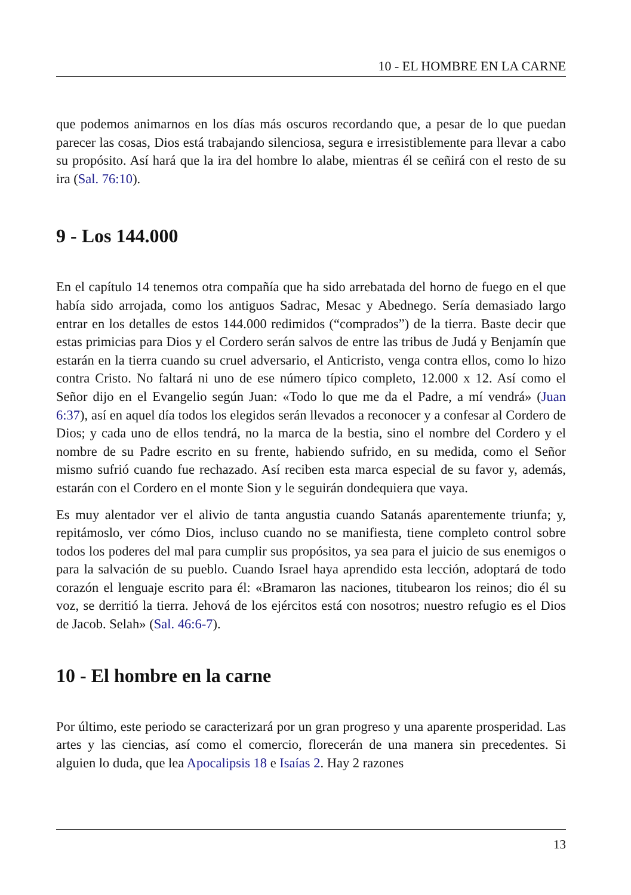10 - EL HOMBRE EN LA CARNE
que podemos animarnos en los días más oscuros recordando que, a pesar de lo que puedan parecer las cosas, Dios está trabajando silenciosa, segura e irresistiblemente para llevar a cabo su propósito. Así hará que la ira del hombre lo alabe, mientras él se ceñirá con el resto de su ira (Sal. 76:10).
9 - Los 144.000
En el capítulo 14 tenemos otra compañía que ha sido arrebatada del horno de fuego en el que había sido arrojada, como los antiguos Sadrac, Mesac y Abednego. Sería demasiado largo entrar en los detalles de estos 144.000 redimidos (“comprados”) de la tierra. Baste decir que estas primicias para Dios y el Cordero serán salvos de entre las tribus de Judá y Benjamín que estarán en la tierra cuando su cruel adversario, el Anticristo, venga contra ellos, como lo hizo contra Cristo. No faltará ni uno de ese número típico completo, 12.000 x 12. Así como el Señor dijo en el Evangelio según Juan: «Todo lo que me da el Padre, a mí vendrá» (Juan 6:37), así en aquel día todos los elegidos serán llevados a reconocer y a confesar al Cordero de Dios; y cada uno de ellos tendrá, no la marca de la bestia, sino el nombre del Cordero y el nombre de su Padre escrito en su frente, habiendo sufrido, en su medida, como el Señor mismo sufrió cuando fue rechazado. Así reciben esta marca especial de su favor y, además, estarán con el Cordero en el monte Sion y le seguirán dondequiera que vaya.
Es muy alentador ver el alivio de tanta angustia cuando Satanás aparentemente triunfa; y, repitámoslo, ver cómo Dios, incluso cuando no se manifiesta, tiene completo control sobre todos los poderes del mal para cumplir sus propósitos, ya sea para el juicio de sus enemigos o para la salvación de su pueblo. Cuando Israel haya aprendido esta lección, adoptará de todo corazón el lenguaje escrito para él: «Bramaron las naciones, titubearon los reinos; dio él su voz, se derritió la tierra. Jehová de los ejércitos está con nosotros; nuestro refugio es el Dios de Jacob. Selah» (Sal. 46:6-7).
10 - El hombre en la carne
Por último, este periodo se caracterizará por un gran progreso y una aparente prosperidad. Las artes y las ciencias, así como el comercio, florecerán de una manera sin precedentes. Si alguien lo duda, que lea Apocalipsis 18 e Isaías 2. Hay 2 razones
13